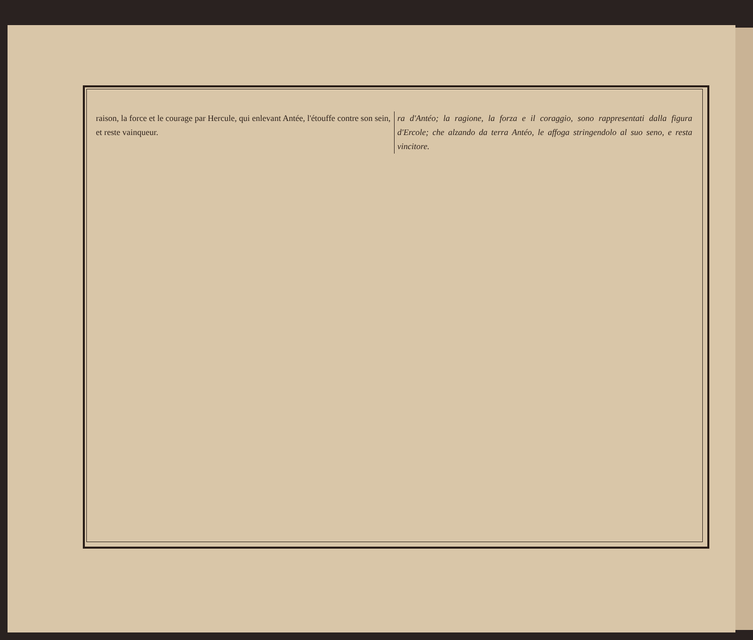raison, la force et le courage par Hercule, qui enlevant Antée, l'étouffe contre son sein, et reste vainqueur.
ra d'Antéo; la ragione, la forza e il coraggio, sono rappresentati dalla figura d'Ercole; che alzando da terra Antéo, le affoga stringendolo al suo seno, e resta vincitore.